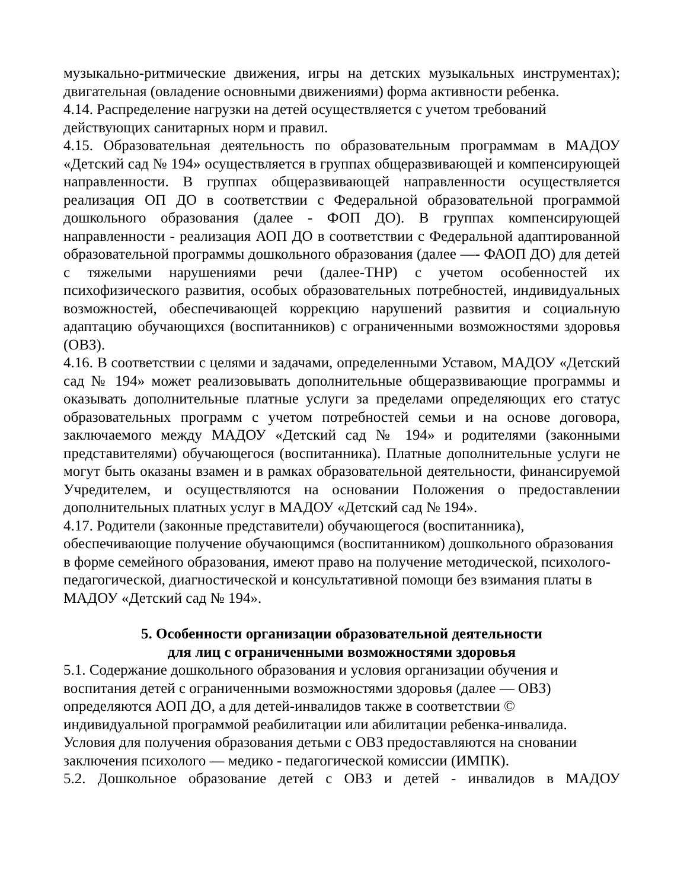музыкально-ритмические движения, игры на детских музыкальных инструментах); двигательная (овладение основными движениями) форма активности ребенка.
4.14. Распределение нагрузки на детей осуществляется с учетом требований действующих санитарных норм и правил.
4.15. Образовательная деятельность по образовательным программам в МАДОУ «Детский сад № 194» осуществляется в группах общеразвивающей и компенсирующей направленности. В группах общеразвивающей направленности осуществляется реализация ОП ДО в соответствии с Федеральной образовательной программой дошкольного образования (далее - ФОП ДО). В группах компенсирующей направленности - реализация АОП ДО в соответствии с Федеральной адаптированной образовательной программы дошкольного образования (далее —- ФАОП ДО) для детей с тяжелыми нарушениями речи (далее-ТНР) с учетом особенностей их психофизического развития, особых образовательных потребностей, индивидуальных возможностей, обеспечивающей коррекцию нарушений развития и социальную адаптацию обучающихся (воспитанников) с ограниченными возможностями здоровья (ОВЗ).
4.16. В соответствии с целями и задачами, определенными Уставом, МАДОУ «Детский сад № 194» может реализовывать дополнительные общеразвивающие программы и оказывать дополнительные платные услуги за пределами определяющих его статус образовательных программ с учетом потребностей семьи и на основе договора, заключаемого между МАДОУ «Детский сад № 194» и родителями (законными представителями) обучающегося (воспитанника). Платные дополнительные услуги не могут быть оказаны взамен и в рамках образовательной деятельности, финансируемой Учредителем, и осуществляются на основании Положения о предоставлении дополнительных платных услуг в МАДОУ «Детский сад № 194».
4.17. Родители (законные представители) обучающегося (воспитанника), обеспечивающие получение обучающимся (воспитанником) дошкольного образования в форме семейного образования, имеют право на получение методической, психолого-педагогической, диагностической и консультативной помощи без взимания платы в МАДОУ «Детский сад № 194».
5. Особенности организации образовательной деятельности
для лиц с ограниченными возможностями здоровья
5.1. Содержание дошкольного образования и условия организации обучения и воспитания детей с ограниченными возможностями здоровья (далее — ОВЗ) определяются АОП ДО, а для детей-инвалидов также в соответствии © индивидуальной программой реабилитации или абилитации ребенка-инвалида. Условия для получения образования детьми с ОВЗ предоставляются на сновании заключения психолого — медико - педагогической комиссии (ИМПК).
5.2. Дошкольное образование детей с ОВЗ и детей - инвалидов в МАДОУ